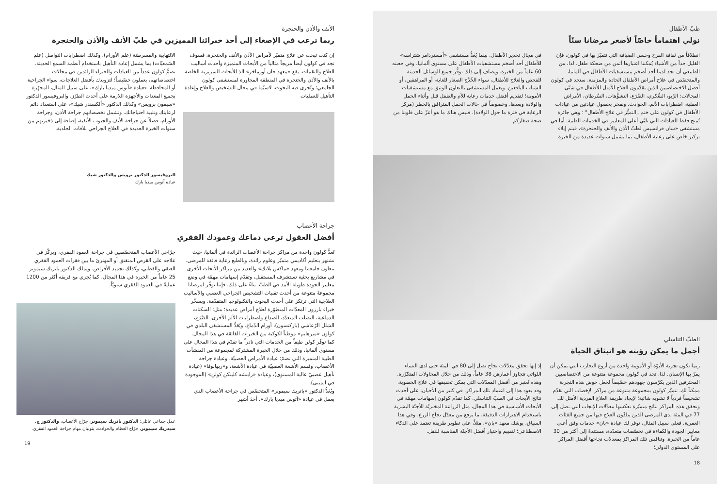طبّ الأطفال
نولي اهتماماً خاصّاً لأصغر مرضانا سنّاً
انطلاقاً من ثقافة الفرح وحسن الضيافة التي نتميّز بها في كولون، فإن القليل جداً من الأشياء يُمكننا اعتبارها أثمن من ضحكة طفل. لذا، من الطبيعي أن تجد لدينا أحد أضخم مستشفيات الأطفال في ألمانيا، والمتخصّص في علاج أمراض الأطفال الحادة والمزمنة. ستجد في كولون أفضل الاختصاصيين الذين يقدّمون العلاج الأمثل للأطفال في شتّى المجالات: الرّبو، السُّكري، الصَّرَع، التشوُّهات، السَّرطان، الأمراض العقلية، اضطرابات الألم، الحوادث. ونفخر بحصول عيادتين من عيادات الأطفال في كولون على ختم „التميُّز في علاج الأطفال" ؛ وهي جائزة تُمنح فقط للعيادات التي تلبّي أعلى المعايير في الخدمات الطبية. أما في مستشفى «سان فرانسيس لطبّ الأذن والأنف والحنجرة»، فيتم إيلاء تركيز خاص على رعاية الأطفال، بما يشمل سنوات عديدة من الخبرة
في مجال تخدير الأطفال. بينما يُعَدُّ مستشفى «أمستردامر شتراسه» للأطفال أحد أضخم مستشفيات الأطفال على مستوى ألمانيا، وفي جعبته 60 عاماً من الخبرة. ويضاف إلى ذلك توفُّر جميع الوسائل الحديثة للفحص والعلاج للأطفال، سواء الخُدَّج الصغار للغاية، أو المراهقين، أو الشباب اليافعين. ويعمل المستشفى بالتعاون الوثيق مع مستشفيات الأمومة؛ لتقديم أفضل خدمات رعاية للأم والطفل قبل وأثناء الحمل والولادة وبعدها، وخصوصاً في حالات الحمل المترافق بالخطر (مركز الرعاية في فترة ما حول الولادة). فليس هناك ما هو أعزّ على قلوبنا من صحة صغاركم.
الطبّ التناسلي
أجمل ما يمكن رؤيته هو انبثاق الحياة
ربما تكون تجربة الأبوّة أو الأمومة واحدة من أروع التجارب التي يمكن أن يمرّ بها الإنسان. لذا، تجد في كولون مجموعة متنوعة من الاختصاصيين المحترفين الذين يكرّسون جهودهم خصّيصاً لجعل خوض هذه التجربة ممكناً لك. تتميّز كولون بمجموعة متنوعة من مراكز الإخصاب التي تقدّم تشخيصاً فردياً لا تشوبه شائبة؛ لإيجاد طريقة العلاج الفردية الأمثل لك. وتحقق هذه المراكز نتائج متميّزة تعكسها معدّلات الإنجاب التي تصل إلى 77 في المئة لدى المرضى الذين يتلقّون العلاج فيها من جميع الفئات العمرية. فعلى سبيل المثال، توفر لك عيادة «بان» خدمات وفق أعلى معايير الجودة والكفاءة في تخصّصات متعدّدة، مستندةً إلى أكثر من 30 عاماً من الخبرة. وتنافس تلك المراكز بمعدلات نجاحها أفضل المراكز على المستوى الدولي؛
إذ إنها تحقق معدّلات نجاح تصل إلى 80 في المئة حتى لدى النساء اللواتي تتجاوز أعمارهن 38 عاماً، وذلك من خلال المحاولات المتكرّرة. وهذه تُعتبر من أفضل المعدّلات التي يمكن تحقيقها في علاج الخصوبة. وقد يعود هذا إلى اعتماد تلك المراكز، في كثير من الأحيان، على أحدث نتائج الأبحاث في الطبّ التناسلي. كما تقدّم كولون إسهامات مهمّة في الأبحاث الأساسية في هذا المجال، مثل الزراعة المخبريّة للأجنّة البشرية باستخدام الاهتزازات الدقيقة، ما يرفع من معدّل نجاح الزرع. وفي هذا السياق، يوشك معهد «بان»، مثلاً، على تطوير طريقة تعتمد على الذكاء الاصطناعي؛ لتقييم واختيار أفضل الأجنّة المناسبة للنقل.
18
الأنف والأذن والحنجرة
ربما ترغب في الإصغاء إلى أحد خبرائنا المميزين في طبّ الأنف والأذن والحنجرة
إن كنت تبحث عن علاج متميّز لأمراض الأذن والأنف والحنجرة، فسوف تجد في كولون أيضاً مزيجاً مثالياً من الأبحاث المتميزة وأحدث أساليب العلاج والتقنيات. يقع «معهد جان أورماخر» الذ للأبحاث السريرية الخاصة بالأنف والأذن والحنجرة في المنطقة المجاورة لمستشفى كولون الجامعي؛ وتُجرى فيه البحوث، لاسيّما في مجال التشخيص والعلاج وإعادة التأهيل للعمليات
الالتهابية والمسرطنة (علم الأورام)، وكذلك اضطرابات التواصل (علم السّمعيّات) بما يشمل إعادة التأهيل باستخدام أنظمة السمع الحديثة. تضمُّ كولون عدداً من العيادات والخبراء الرائدين في مجالات اختصاصاتهم، يعملون خصّيصاً؛ لتزويدك بأفضل العلاجات، سواء الجراحية أو المحافظة. فعيادة «آتوس ميديا بارك»، على سبيل المثال، المجهّزة بجميع المعدات والأجهزة اللازمة على أحدث الطرُز، والبروفيسور الدكتور «سيمون برويس» وكذلك الدكتور «ألكسندر شيك»، على استعداد دائم لرعايتك وتلبية احتياجاتك. وتشمل تخصصاتهم جراحة الأذن، وجراحة الأورام، فضلاً عن جراحة الأنف والجيوب الأنفية، إضافة إلى ذخيرتهم من سنوات الخبرة العديدة في العلاج الجراحي للآفات الجلدية.
البروفيسور الدكتور برويس والدكتور شيك
عيادة آتوس ميديا بارك
جراحة الأعصاب
أفضل العقول ترعى دماغك وعمودك الفقري
تُعدُّ كولون واحدة من مراكز جراحة الأعصاب الرائدة في ألمانيا، حيث تشتهر بتعليم أكاديمي متميّز وعلوم رائدة، وبالطبع رعاية فائقة للمرضى. تتعاون جامعتنا ومعهد «ماكس بلانك» والعديد من مراكز الأبحاث الأخرى في مشاريع بحثية تستشرف المستقبل، وتقدّم إسهامات مهمّة في وضع معايير الجودة طويلة الأمد في الطبّ. بناءً على ذلك، فإننا نوفّر لمرضانا مجموعةً متنوعة من أحدث تقنيات التشخيص الجراحي العصبي والأساليب العلاجية التي ترتكز على أحدث البحوث والتكنولوجيا المتقدّمة. ويسخّر خبراء بارزون المعدّات المتطوّرة لعلاج أمراض عديدة؛ مثل: السكتات الدماغية، التصلب المتعدّد، الصداع واضطرابات الألم الأخرى، الصَّرَع، الشلل الرّعاشي (باركنسون)، أورام الدّماغ. ويُعَدُّ المستشفى البلدي في كولون «ميرهايم» موطناً لكوكبة من الخبرات الفائقة في هذا المجال. كما توفّر كولن طيفاً من الخدمات التي نادراً ما تقدّم في هذا المجال على مستوى ألمانيا، وذلك من خلال الخبرة المشتركة لمجموعة من المنشآت الطبية المتميزة التي تضمّ: عيادة الأمراض العصبيّة، وعيادة جراحة الأعصاب، وقسم الأشعة العصبيّة في عيادة الأشعة، و«ريهانوفا» (عيادة تأهيل عصبيّ عالية المستوى)، وعيادة «راينشه كلينكن كولن» (الموجودة في المبنى).
ويُعَدُّ الدكتور «باتريك سيمونز» المتخصّص في جراحة الأعصاب الذي يعمل في عيادة «آتوس ميديا بارك»، أحدَ أشهر
جرّاحي الأعصاب المتخصّصين في جراحة العمود الفقري، ويركّز في علاجه على القرص المنفتق أو المهترئ ما بين فقرات العمود الفقري العنقي والقطني، وكذلك تجميد الأقراص. ويملك الدكتور باتريك سيمونز 25 عاماً من الخبرة في هذا المجال، كما يُجري مع فريقه أكثر من 1200 عمليةً في العمود الفقري سنويّاً.
عمل جماعي عائلي: الدكتور باتريك سيمونز، جرّاح الأعصاب، والدكتور ج. سيدريك سيمونز، جرّاح العظام والحوادث، يتوليان مهام جراحة العمود الفقري.
19